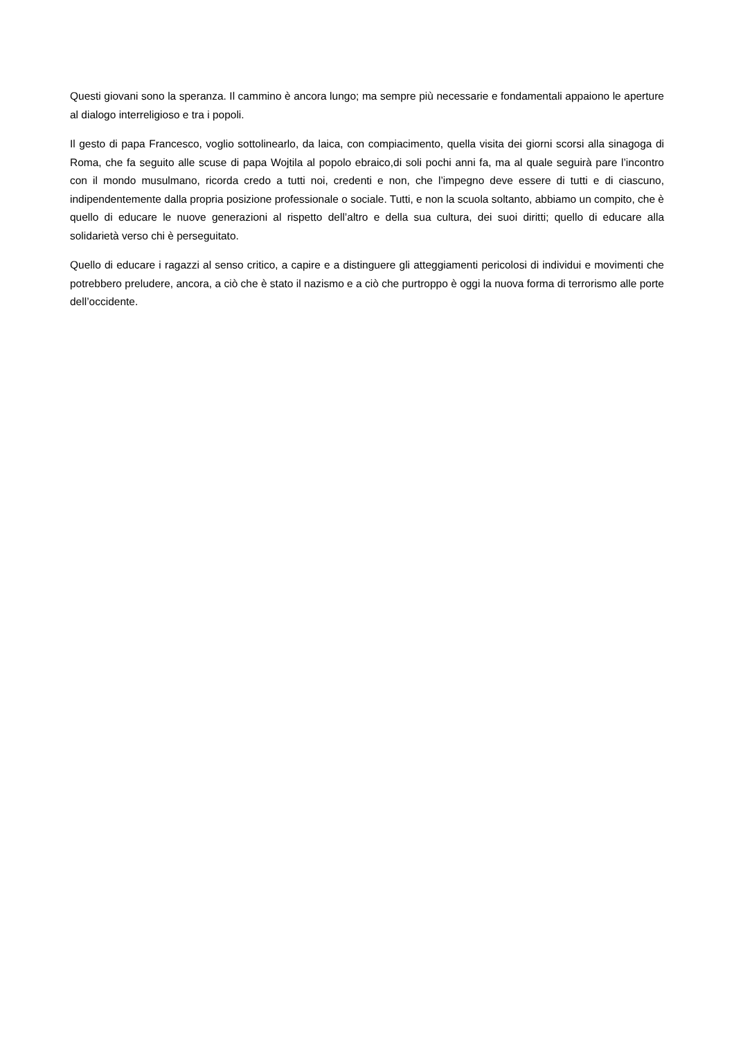Questi giovani sono la speranza. Il cammino è ancora lungo; ma sempre più necessarie e fondamentali appaiono le aperture al dialogo interreligioso e tra i popoli.
Il gesto di papa Francesco, voglio sottolinearlo, da laica, con compiacimento, quella visita dei giorni scorsi alla sinagoga di Roma, che fa seguito alle scuse di papa Wojtila al popolo ebraico,di soli pochi anni fa, ma al quale seguirà pare l’incontro con il mondo musulmano, ricorda credo a tutti noi, credenti e non, che l’impegno deve essere di tutti e di ciascuno, indipendentemente dalla propria posizione professionale o sociale. Tutti, e non la scuola soltanto, abbiamo un compito, che è quello di educare le nuove generazioni al rispetto dell’altro e della sua cultura, dei suoi diritti; quello di educare alla solidarietà verso chi è perseguitato.
Quello di educare i ragazzi al senso critico, a capire e a distinguere gli atteggiamenti pericolosi di individui e movimenti che potrebbero preludere, ancora, a ciò che è stato il nazismo e a ciò che purtroppo è oggi la nuova forma di terrorismo alle porte dell’occidente.